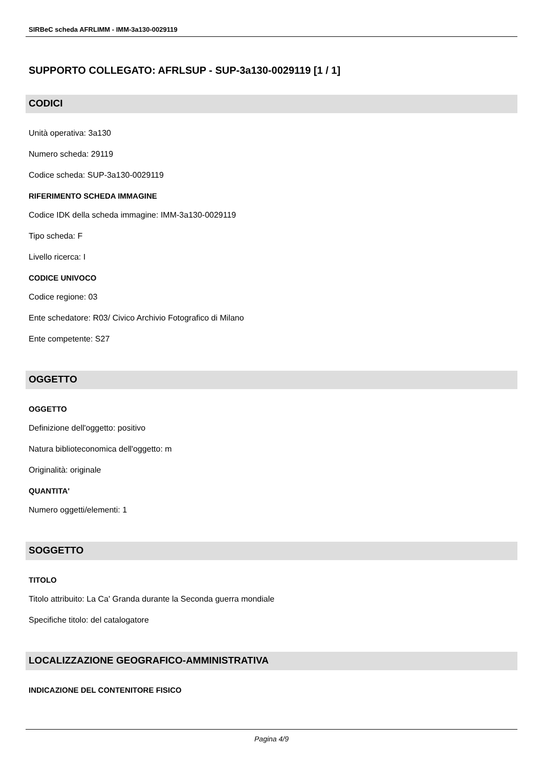SIRBeC scheda AFRLIMM - IMM-3a130-0029119
SUPPORTO COLLEGATO: AFRLSUP - SUP-3a130-0029119 [1 / 1]
CODICI
Unità operativa: 3a130
Numero scheda: 29119
Codice scheda: SUP-3a130-0029119
RIFERIMENTO SCHEDA IMMAGINE
Codice IDK della scheda immagine: IMM-3a130-0029119
Tipo scheda: F
Livello ricerca: I
CODICE UNIVOCO
Codice regione: 03
Ente schedatore: R03/ Civico Archivio Fotografico di Milano
Ente competente: S27
OGGETTO
OGGETTO
Definizione dell'oggetto: positivo
Natura biblioteconomica dell'oggetto: m
Originalità: originale
QUANTITA'
Numero oggetti/elementi: 1
SOGGETTO
TITOLO
Titolo attribuito: La Ca' Granda durante la Seconda guerra mondiale
Specifiche titolo: del catalogatore
LOCALIZZAZIONE GEOGRAFICO-AMMINISTRATIVA
INDICAZIONE DEL CONTENITORE FISICO
Pagina 4/9